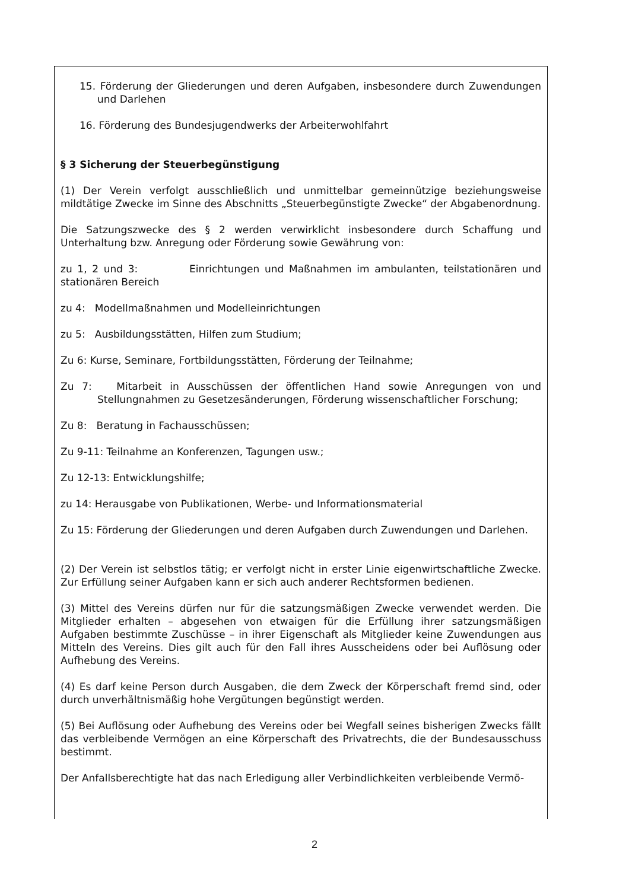15. Förderung der Gliederungen und deren Aufgaben, insbesondere durch Zuwendungen und Darlehen
16. Förderung des Bundesjugendwerks der Arbeiterwohlfahrt
§ 3 Sicherung der Steuerbegünstigung
(1) Der Verein verfolgt ausschließlich und unmittelbar gemeinnützige beziehungsweise mildtätige Zwecke im Sinne des Abschnitts „Steuerbegünstigte Zwecke“ der Abgabenordnung.
Die Satzungszwecke des § 2 werden verwirklicht insbesondere durch Schaffung und Unterhaltung bzw. Anregung oder Förderung sowie Gewährung von:
zu 1, 2 und 3: Einrichtungen und Maßnahmen im ambulanten, teilstationären und stationären Bereich
zu 4: Modellmaßnahmen und Modelleinrichtungen
zu 5: Ausbildungsstätten, Hilfen zum Studium;
Zu 6: Kurse, Seminare, Fortbildungsstätten, Förderung der Teilnahme;
Zu 7: Mitarbeit in Ausschüssen der öffentlichen Hand sowie Anregungen von und Stellungnahmen zu Gesetzesänderungen, Förderung wissenschaftlicher Forschung;
Zu 8: Beratung in Fachausschüssen;
Zu 9-11: Teilnahme an Konferenzen, Tagungen usw.;
Zu 12-13: Entwicklungshilfe;
zu 14: Herausgabe von Publikationen, Werbe- und Informationsmaterial
Zu 15: Förderung der Gliederungen und deren Aufgaben durch Zuwendungen und Darlehen.
(2) Der Verein ist selbstlos tätig; er verfolgt nicht in erster Linie eigenwirtschaftliche Zwecke. Zur Erfüllung seiner Aufgaben kann er sich auch anderer Rechtsformen bedienen.
(3) Mittel des Vereins dürfen nur für die satzungsmäßigen Zwecke verwendet werden. Die Mitglieder erhalten – abgesehen von etwaigen für die Erfüllung ihrer satzungsmäßigen Aufgaben bestimmte Zuschüsse – in ihrer Eigenschaft als Mitglieder keine Zuwendungen aus Mitteln des Vereins. Dies gilt auch für den Fall ihres Ausscheidens oder bei Auflösung oder Aufhebung des Vereins.
(4) Es darf keine Person durch Ausgaben, die dem Zweck der Körperschaft fremd sind, oder durch unverhältnismäßig hohe Vergütungen begünstigt werden.
(5) Bei Auflösung oder Aufhebung des Vereins oder bei Wegfall seines bisherigen Zwecks fällt das verbleibende Vermögen an eine Körperschaft des Privatrechts, die der Bundesausschuss bestimmt.
Der Anfallsberechtigte hat das nach Erledigung aller Verbindlichkeiten verbleibende Vermö-
2